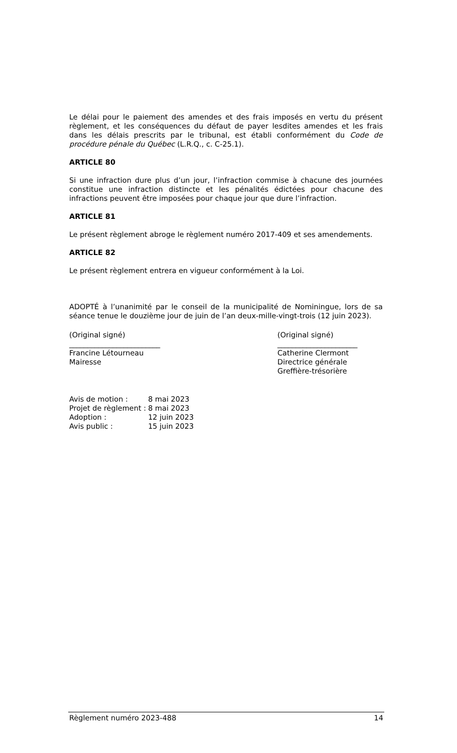Le délai pour le paiement des amendes et des frais imposés en vertu du présent règlement, et les conséquences du défaut de payer lesdites amendes et les frais dans les délais prescrits par le tribunal, est établi conformément du Code de procédure pénale du Québec (L.R.Q., c. C-25.1).
ARTICLE 80
Si une infraction dure plus d’un jour, l’infraction commise à chacune des journées constitue une infraction distincte et les pénalités édictées pour chacune des infractions peuvent être imposées pour chaque jour que dure l’infraction.
ARTICLE 81
Le présent règlement abroge le règlement numéro 2017-409 et ses amendements.
ARTICLE 82
Le présent règlement entrera en vigueur conformément à la Loi.
ADOPTÉ à l’unanimité par le conseil de la municipalité de Nominingue, lors de sa séance tenue le douzième jour de juin de l’an deux-mille-vingt-trois (12 juin 2023).
(Original signé)
_________________________
Francine Létourneau
Mairesse
(Original signé)
______________________
Catherine Clermont
Directrice générale
Greffière-trésorière
| Avis de motion : | 8 mai 2023 |
| Projet de règlement : | 8 mai 2023 |
| Adoption : | 12 juin 2023 |
| Avis public : | 15 juin 2023 |
Règlement numéro 2023-488 14